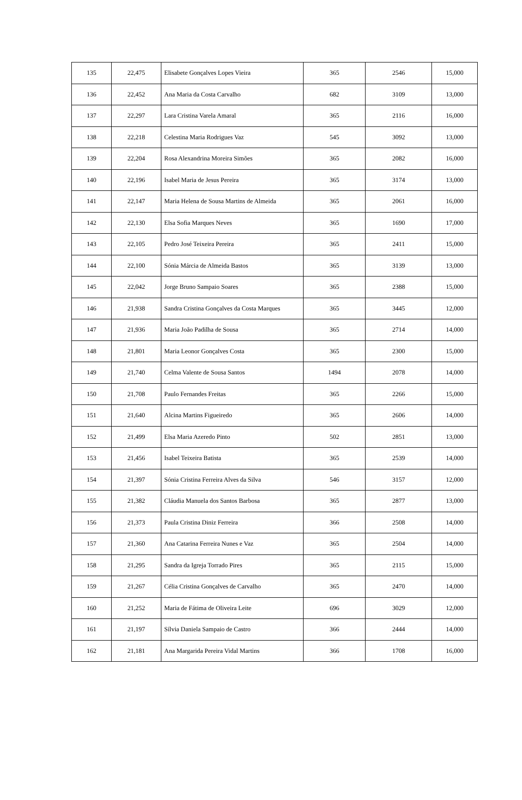| 135 | 22,475 | Elisabete Gonçalves Lopes Vieira | 365 | 2546 | 15,000 |
| 136 | 22,452 | Ana Maria da Costa Carvalho | 682 | 3109 | 13,000 |
| 137 | 22,297 | Lara Cristina Varela Amaral | 365 | 2116 | 16,000 |
| 138 | 22,218 | Celestina Maria Rodrigues Vaz | 545 | 3092 | 13,000 |
| 139 | 22,204 | Rosa Alexandrina Moreira Simões | 365 | 2082 | 16,000 |
| 140 | 22,196 | Isabel Maria de Jesus Pereira | 365 | 3174 | 13,000 |
| 141 | 22,147 | Maria Helena de Sousa Martins de Almeida | 365 | 2061 | 16,000 |
| 142 | 22,130 | Elsa Sofia Marques Neves | 365 | 1690 | 17,000 |
| 143 | 22,105 | Pedro José Teixeira Pereira | 365 | 2411 | 15,000 |
| 144 | 22,100 | Sónia Márcia de Almeida Bastos | 365 | 3139 | 13,000 |
| 145 | 22,042 | Jorge Bruno Sampaio Soares | 365 | 2388 | 15,000 |
| 146 | 21,938 | Sandra Cristina Gonçalves da Costa Marques | 365 | 3445 | 12,000 |
| 147 | 21,936 | Maria João Padilha de Sousa | 365 | 2714 | 14,000 |
| 148 | 21,801 | Maria Leonor Gonçalves Costa | 365 | 2300 | 15,000 |
| 149 | 21,740 | Celma Valente de Sousa Santos | 1494 | 2078 | 14,000 |
| 150 | 21,708 | Paulo Fernandes Freitas | 365 | 2266 | 15,000 |
| 151 | 21,640 | Alcina Martins Figueiredo | 365 | 2606 | 14,000 |
| 152 | 21,499 | Elsa Maria Azeredo Pinto | 502 | 2851 | 13,000 |
| 153 | 21,456 | Isabel Teixeira Batista | 365 | 2539 | 14,000 |
| 154 | 21,397 | Sónia Cristina Ferreira Alves da Silva | 546 | 3157 | 12,000 |
| 155 | 21,382 | Cláudia Manuela dos Santos Barbosa | 365 | 2877 | 13,000 |
| 156 | 21,373 | Paula Cristina Diniz Ferreira | 366 | 2508 | 14,000 |
| 157 | 21,360 | Ana Catarina Ferreira Nunes e Vaz | 365 | 2504 | 14,000 |
| 158 | 21,295 | Sandra da Igreja Torrado Pires | 365 | 2115 | 15,000 |
| 159 | 21,267 | Célia Cristina Gonçalves de Carvalho | 365 | 2470 | 14,000 |
| 160 | 21,252 | Maria de Fátima de Oliveira Leite | 696 | 3029 | 12,000 |
| 161 | 21,197 | Sílvia Daniela Sampaio de Castro | 366 | 2444 | 14,000 |
| 162 | 21,181 | Ana Margarida Pereira Vidal Martins | 366 | 1708 | 16,000 |